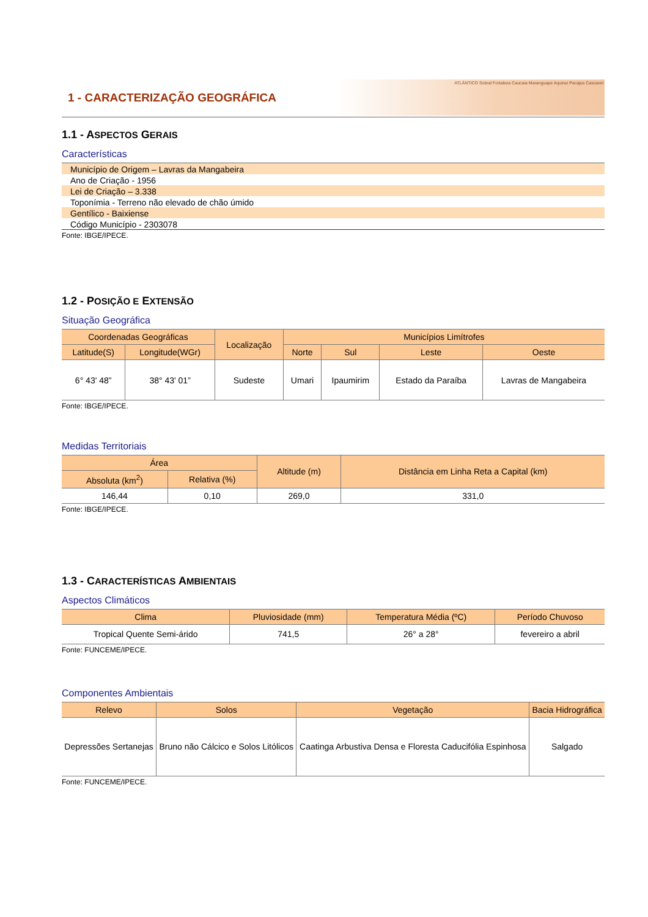1 - CARACTERIZAÇÃO GEOGRÁFICA
ATLÂNTICO Sobral Fortaleza Caucaia Maranguape Aquiraz Pacajus Cascavel
1.1 - ASPECTOS GERAIS
Características
Município de Origem – Lavras da Mangabeira
Ano de Criação - 1956
Lei de Criação – 3.338
Toponímia - Terreno não elevado de chão úmido
Gentílico - Baixiense
Código Município - 2303078
Fonte: IBGE/IPECE.
1.2 - POSIÇÃO E EXTENSÃO
Situação Geográfica
| Coordenadas Geográficas | | Localização | Municípios Limítrofes | | | |
| --- | --- | --- | --- | --- | --- | --- |
| Latitude(S) | Longitude(WGr) | | Norte | Sul | Leste | Oeste |
| 6° 43' 48” | 38° 43' 01” | Sudeste | Umari | Ipaumirim | Estado da Paraíba | Lavras de Mangabeira |
Fonte: IBGE/IPECE.
Medidas Territoriais
| Área | | Altitude (m) | Distância em Linha Reta a Capital (km) |
| --- | --- | --- | --- |
| Absoluta (km<sup>2</sup>) | Relativa (%) | | |
| 146,44 | 0,10 | 269,0 | 331,0 |
Fonte: IBGE/IPECE.
1.3 - CARACTERÍSTICAS AMBIENTAIS
Aspectos Climáticos
| Clima | Pluviosidade (mm) | Temperatura Média (ºC) | Período Chuvoso |
| --- | --- | --- | --- |
| Tropical Quente Semi-árido | 741,5 | 26° a 28° | fevereiro a abril |
Fonte: FUNCEME/IPECE.
Componentes Ambientais
| Relevo | Solos | Vegetação | Bacia Hidrográfica |
| --- | --- | --- | --- |
| Depressões Sertanejas | Bruno não Cálcico e Solos Litólicos | Caatinga Arbustiva Densa e Floresta Caducifólia Espinhosa | Salgado |
Fonte: FUNCEME/IPECE.